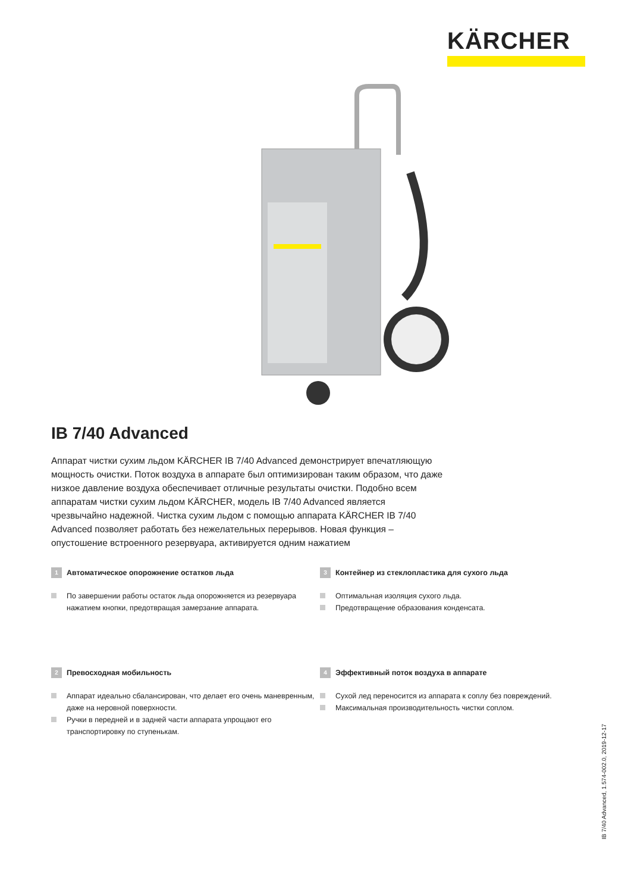KÄRCHER
IB 7/40 Advanced
Аппарат чистки сухим льдом KÄRCHER IB 7/40 Advanced демонстрирует впечатляющую мощность очистки. Поток воздуха в аппарате был оптимизирован таким образом, что даже низкое давление воздуха обеспечивает отличные результаты очистки. Подобно всем аппаратам чистки сухим льдом KÄRCHER, модель IB 7/40 Advanced является чрезвычайно надежной. Чистка сухим льдом с помощью аппарата KÄRCHER IB 7/40 Advanced позволяет работать без нежелательных перерывов. Новая функция – опустошение встроенного резервуара, активируется одним нажатием
1 Автоматическое опорожнение остатков льда
По завершении работы остаток льда опорожняется из резервуара нажатием кнопки, предотвращая замерзание аппарата.
3 Контейнер из стеклопластика для сухого льда
Оптимальная изоляция сухого льда.
Предотвращение образования конденсата.
2 Превосходная мобильность
Аппарат идеально сбалансирован, что делает его очень маневренным, даже на неровной поверхности.
Ручки в передней и в задней части аппарата упрощают его транспортировку по ступенькам.
4 Эффективный поток воздуха в аппарате
Сухой лед переносится из аппарата к соплу без повреждений.
Максимальная производительность чистки соплом.
IB 7/40 Advanced, 1.574-002.0, 2019-12-17